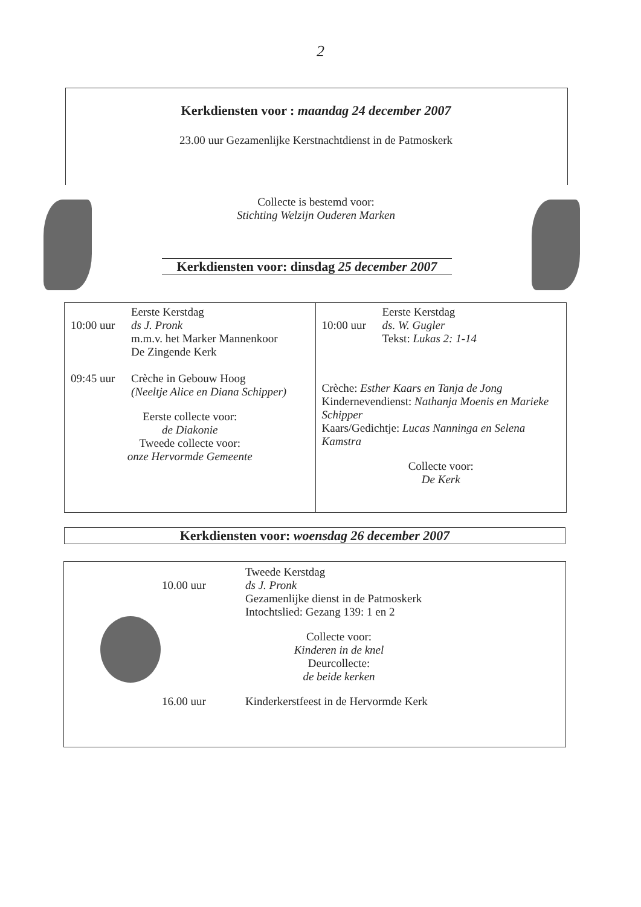2
Kerkdiensten voor : maandag 24 december 2007
23.00 uur Gezamenlijke Kerstnachtdienst in de Patmoskerk
Collecte is bestemd voor:
Stichting Welzijn Ouderen Marken
Kerkdiensten voor: dinsdag 25 december 2007
Eerste Kerstdag
10:00 uur ds J. Pronk
m.m.v. het Marker Mannenkoor
De Zingende Kerk
09:45 uur Crèche in Gebouw Hoog
(Neeltje Alice en Diana Schipper)
Eerste collecte voor:
de Diakonie
Tweede collecte voor:
onze Hervormde Gemeente
Eerste Kerstdag
10:00 uur ds. W. Gugler
Tekst: Lukas 2: 1-14
Crèche: Esther Kaars en Tanja de Jong
Kindernevendienst: Nathanja Moenis en Marieke Schipper
Kaars/Gedichtje: Lucas Nanninga en Selena Kamstra
Collecte voor:
De Kerk
Kerkdiensten voor: woensdag 26 december 2007
10.00 uur Tweede Kerstdag
ds J. Pronk
Gezamenlijke dienst in de Patmoskerk
Intochtslied: Gezang 139: 1 en 2
Collecte voor:
Kinderen in de knel
Deurcollecte:
de beide kerken
16.00 uur Kinderkerstfeest in de Hervormde Kerk